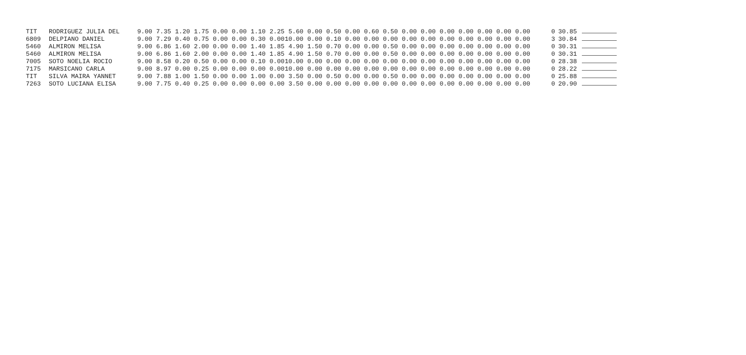| TIT | RODRIGUEZ JULIA DEL | 9.00 | 7.35 | 1.20 | 1.75 | 0.00 | 0.00 | 1.10 | 2.25 | 5.60 | 0.00 | 0.50 | 0.00 | 0.60 | 0.50 | 0.00 | 0.00 | 0.00 | 0.00 | 0.00 | 0.00 | 0.00 | 0 | 30.85 | |
| 6809 | DELPIANO DANIEL | 9.00 | 7.29 | 0.40 | 0.75 | 0.00 | 0.00 | 0.30 | 0.00 | 10.00 | 0.00 | 0.10 | 0.00 | 0.00 | 0.00 | 0.00 | 0.00 | 0.00 | 0.00 | 0.00 | 0.00 | 0.00 | 3 | 30.84 | |
| 5460 | ALMIRON MELISA | 9.00 | 6.86 | 1.60 | 2.00 | 0.00 | 0.00 | 1.40 | 1.85 | 4.90 | 1.50 | 0.70 | 0.00 | 0.00 | 0.50 | 0.00 | 0.00 | 0.00 | 0.00 | 0.00 | 0.00 | 0.00 | 0 | 30.31 | |
| 5460 | ALMIRON MELISA | 9.00 | 6.86 | 1.60 | 2.00 | 0.00 | 0.00 | 1.40 | 1.85 | 4.90 | 1.50 | 0.70 | 0.00 | 0.00 | 0.50 | 0.00 | 0.00 | 0.00 | 0.00 | 0.00 | 0.00 | 0.00 | 0 | 30.31 | |
| 7005 | SOTO NOELIA ROCIO | 9.00 | 8.58 | 0.20 | 0.50 | 0.00 | 0.00 | 0.10 | 0.00 | 10.00 | 0.00 | 0.00 | 0.00 | 0.00 | 0.00 | 0.00 | 0.00 | 0.00 | 0.00 | 0.00 | 0.00 | 0.00 | 0 | 28.38 | |
| 7175 | MARSICANO CARLA | 9.00 | 8.97 | 0.00 | 0.25 | 0.00 | 0.00 | 0.00 | 0.00 | 10.00 | 0.00 | 0.00 | 0.00 | 0.00 | 0.00 | 0.00 | 0.00 | 0.00 | 0.00 | 0.00 | 0.00 | 0.00 | 0 | 28.22 | |
| TIT | SILVA MAIRA YANNET | 9.00 | 7.88 | 1.00 | 1.50 | 0.00 | 0.00 | 1.00 | 0.00 | 3.50 | 0.00 | 0.50 | 0.00 | 0.00 | 0.50 | 0.00 | 0.00 | 0.00 | 0.00 | 0.00 | 0.00 | 0.00 | 0 | 25.88 | |
| 7263 | SOTO LUCIANA ELISA | 9.00 | 7.75 | 0.40 | 0.25 | 0.00 | 0.00 | 0.00 | 0.00 | 3.50 | 0.00 | 0.00 | 0.00 | 0.00 | 0.00 | 0.00 | 0.00 | 0.00 | 0.00 | 0.00 | 0.00 | 0.00 | 0 | 20.90 | |